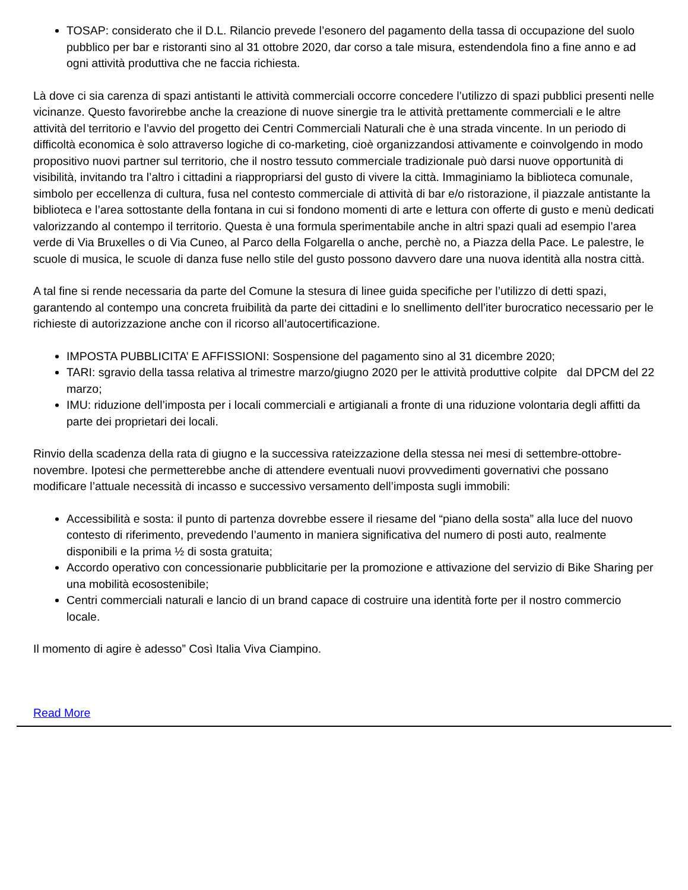TOSAP: considerato che il D.L. Rilancio prevede l’esonero del pagamento della tassa di occupazione del suolo pubblico per bar e ristoranti sino al 31 ottobre 2020, dar corso a tale misura, estendendola fino a fine anno e ad ogni attività produttiva che ne faccia richiesta.
Là dove ci sia carenza di spazi antistanti le attività commerciali occorre concedere l’utilizzo di spazi pubblici presenti nelle vicinanze. Questo favorirebbe anche la creazione di nuove sinergie tra le attività prettamente commerciali e le altre attività del territorio e l’avvio del progetto dei Centri Commerciali Naturali che è una strada vincente. In un periodo di difficoltà economica è solo attraverso logiche di co-marketing, cioè organizzandosi attivamente e coinvolgendo in modo propositivo nuovi partner sul territorio, che il nostro tessuto commerciale tradizionale può darsi nuove opportunità di visibilità, invitando tra l’altro i cittadini a riappropriarsi del gusto di vivere la città. Immaginiamo la biblioteca comunale, simbolo per eccellenza di cultura, fusa nel contesto commerciale di attività di bar e/o ristorazione, il piazzale antistante la biblioteca e l’area sottostante della fontana in cui si fondono momenti di arte e lettura con offerte di gusto e menù dedicati valorizzando al contempo il territorio. Questa è una formula sperimentabile anche in altri spazi quali ad esempio l’area verde di Via Bruxelles o di Via Cuneo, al Parco della Folgarella o anche, perchè no, a Piazza della Pace. Le palestre, le scuole di musica, le scuole di danza fuse nello stile del gusto possono davvero dare una nuova identità alla nostra città.
A tal fine si rende necessaria da parte del Comune la stesura di linee guida specifiche per l’utilizzo di detti spazi, garantendo al contempo una concreta fruibilità da parte dei cittadini e lo snellimento dell’iter burocratico necessario per le richieste di autorizzazione anche con il ricorso all’autocertificazione.
IMPOSTA PUBBLICITA’ E AFFISSIONI: Sospensione del pagamento sino al 31 dicembre 2020;
TARI: sgravio della tassa relativa al trimestre marzo/giugno 2020 per le attività produttive colpite dal DPCM del 22 marzo;
IMU: riduzione dell’imposta per i locali commerciali e artigianali a fronte di una riduzione volontaria degli affitti da parte dei proprietari dei locali.
Rinvio della scadenza della rata di giugno e la successiva rateizzazione della stessa nei mesi di settembre-ottobre-novembre. Ipotesi che permetterebbe anche di attendere eventuali nuovi provvedimenti governativi che possano modificare l’attuale necessità di incasso e successivo versamento dell’imposta sugli immobili:
Accessibilità e sosta: il punto di partenza dovrebbe essere il riesame del “piano della sosta” alla luce del nuovo contesto di riferimento, prevedendo l’aumento in maniera significativa del numero di posti auto, realmente disponibili e la prima ½ di sosta gratuita;
Accordo operativo con concessionarie pubblicitarie per la promozione e attivazione del servizio di Bike Sharing per una mobilità ecosostenibile;
Centri commerciali naturali e lancio di un brand capace di costruire una identità forte per il nostro commercio locale.
Il momento di agire è adesso” Così Italia Viva Ciampino.
Read More